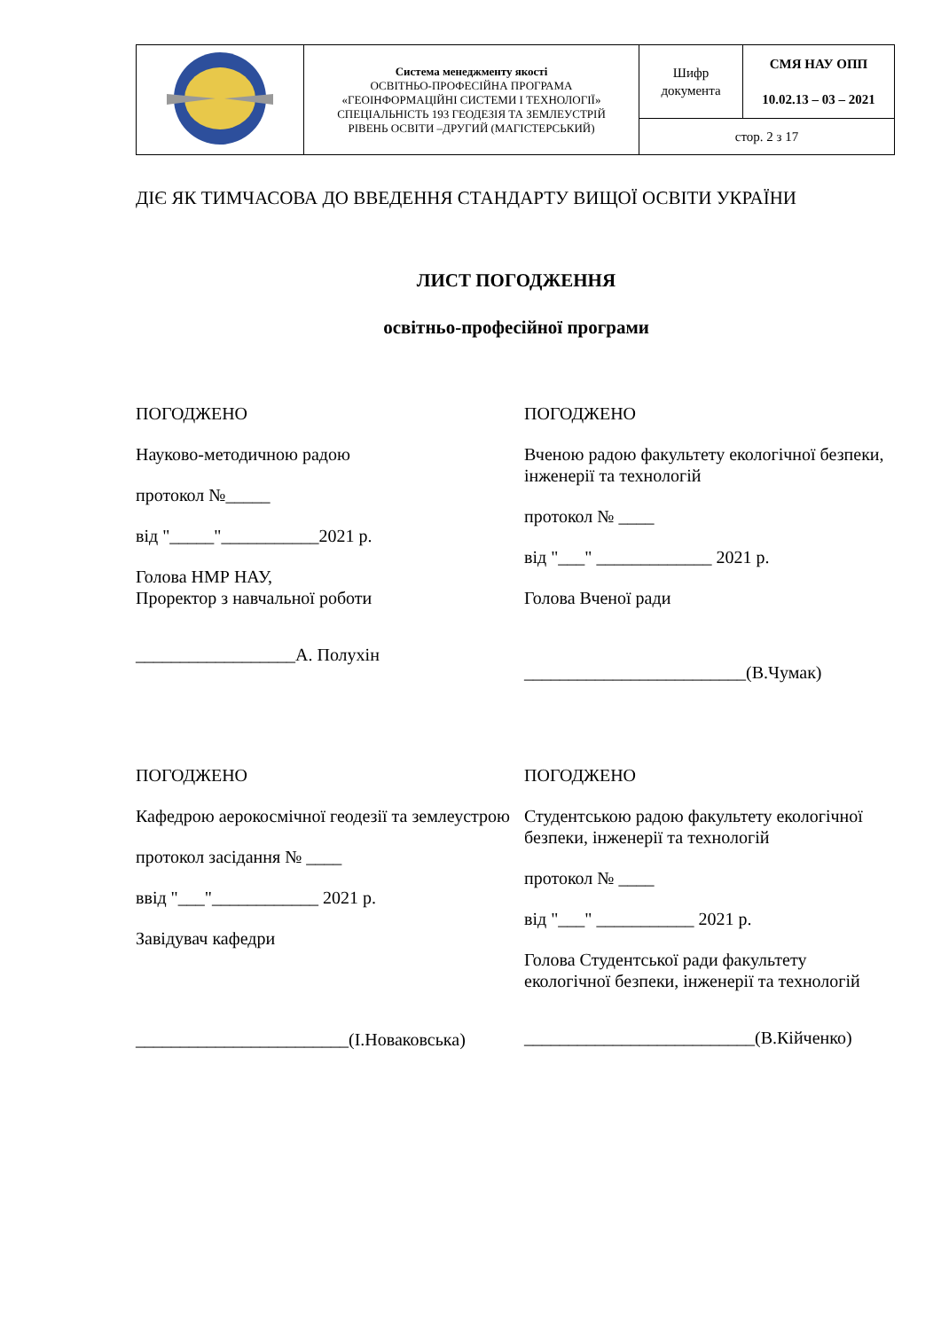| | Система менеджменту якості ОСВІТНЬО-ПРОФЕСІЙНА ПРОГРАМА «ГЕОІНФОРМАЦІЙНІ СИСТЕМИ І ТЕХНОЛОГІЇ» СПЕЦІАЛЬНІСТЬ 193 ГЕОДЕЗІЯ ТА ЗЕМЛЕУСТРІЙ РІВЕНЬ ОСВІТИ –ДРУГИЙ (МАГІСТЕРСЬКИЙ) | Шифр документа | СМЯ НАУ ОПП 10.02.13 – 03 – 2021 |
| | | стор. 2 з 17 | |
ДІЄ ЯК ТИМЧАСОВА ДО ВВЕДЕННЯ СТАНДАРТУ ВИЩОЇ ОСВІТИ УКРАЇНИ
ЛИСТ ПОГОДЖЕННЯ
освітньо-професійної програми
ПОГОДЖЕНО
Науково-методичною радою
протокол №_____
від "_____"___________2021 р.
Голова НМР НАУ,
Проректор з навчальної роботи
__________________А. Полухін
ПОГОДЖЕНО
Вченою радою факультету екологічної безпеки, інженерії та технологій
протокол № ____
від "___" _____________ 2021 р.
Голова Вченої ради
_________________________(В.Чумак)
ПОГОДЖЕНО
Кафедрою аерокосмічної геодезії та землеустрою
протокол засідання № ____
ввід "___"____________ 2021 р.
Завідувач кафедри
________________________(І.Новаковська)
ПОГОДЖЕНО
Студентською радою факультету екологічної безпеки, інженерії та технологій
протокол № ____
від "___" ___________ 2021 р.
Голова Студентської ради факультету екологічної безпеки, інженерії та технологій
__________________________(В.Кійченко)